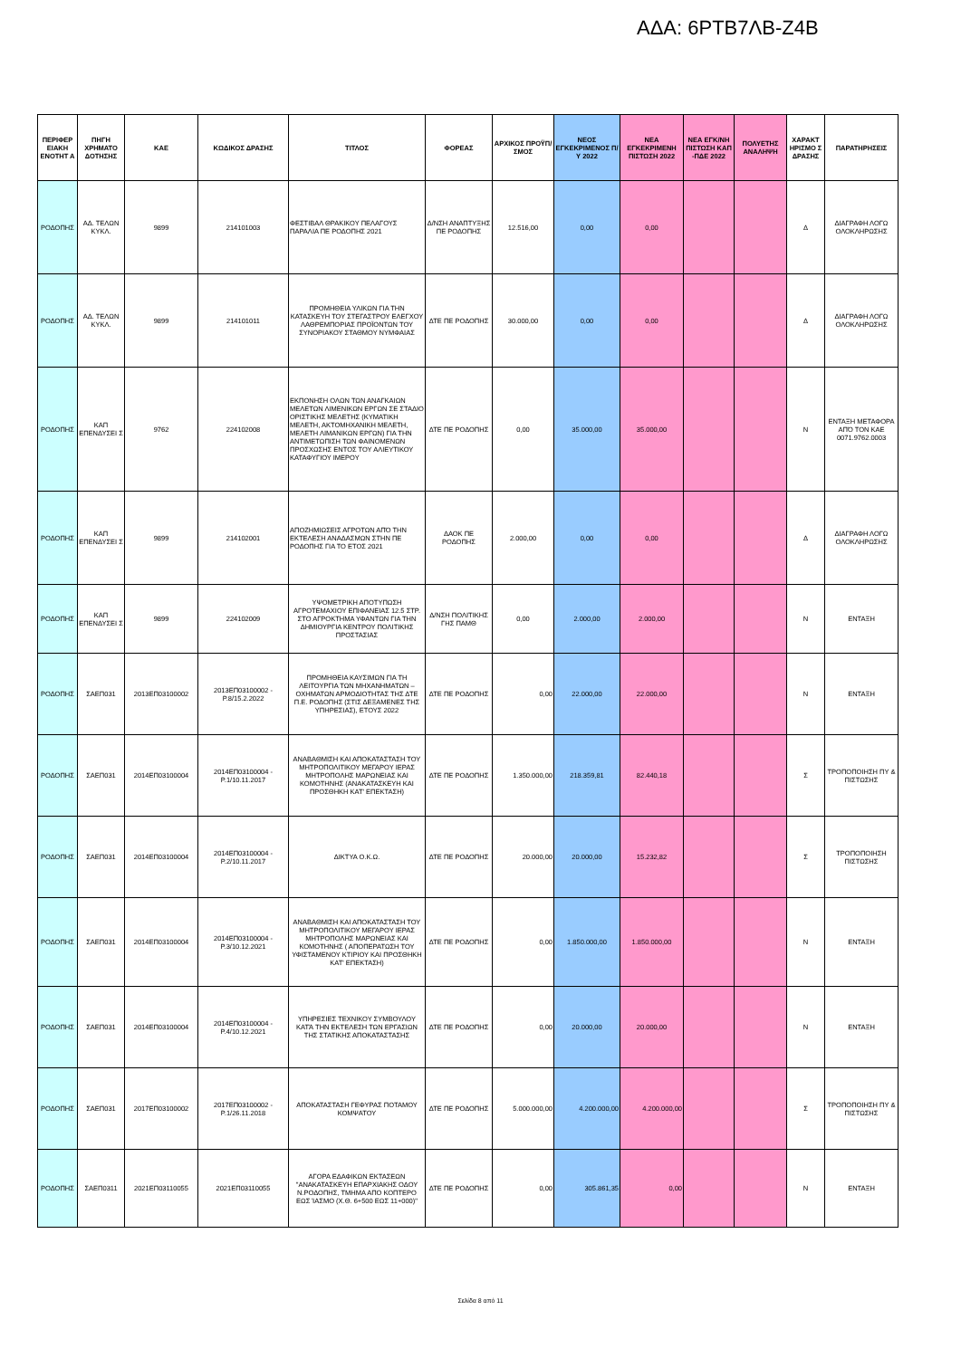ΑΔΑ: 6ΡΤΒ7ΛΒ-Ζ4Β
| ΠΕΡΙΦΕΡ ΕΙΑΚΗ ΕΝΟΤΗΤ Α | ΠΗΓΗ ΧΡΗΜΑΤΟ ΔΟΤΗΣΗΣ | ΚΑΕ | ΚΩΔΙΚΟΣ ΔΡΑΣΗΣ | ΤΙΤΛΟΣ | ΦΟΡΕΑΣ | ΑΡΧΙΚΟΣ ΠΡΟΫΠ/ΣΜΟΣ | ΝΕΟΣ ΕΓΚΕΚΡΙΜΕΝΟΣ Π/Υ 2022 | ΝΕΑ ΕΓΚΕΚΡΙΜΕΝΗ ΠΙΣΤΩΣΗ 2022 | ΝΕΑ ΕΓΚ/ΝΗ ΠΙΣΤΩΣΗ ΚΑΠ -ΠΔΕ 2022 | ΠΟΛΥΕΤΗΣ ΑΝΑΛΗΨΗ | ΧΑΡΑΚΤ ΗΡΙΣΜΟ Σ ΔΡΑΣΗΣ | ΠΑΡΑΤΗΡΗΣΕΙΣ |
| --- | --- | --- | --- | --- | --- | --- | --- | --- | --- | --- | --- | --- |
| ΡΟΔΟΠΗΣ | ΑΔ. ΤΕΛΩΝ ΚΥΚΛ. | 9899 | 214101003 | ΦΕΣΤΙΒΑΛ ΘΡΑΚΙΚΟΥ ΠΕΛΑΓΟΥΣ ΠΑΡΑΛΙΑ ΠΕ ΡΟΔΟΠΗΣ 2021 | Δ/ΝΣΗ ΑΝΑΠΤΥΞΗΣ ΠΕ ΡΟΔΟΠΗΣ | 12.516,00 | 0,00 | 0,00 | | | Δ | ΔΙΑΓΡΑΦΗ ΛΟΓΩ ΟΛΟΚΛΗΡΩΣΗΣ |
| ΡΟΔΟΠΗΣ | ΑΔ. ΤΕΛΩΝ ΚΥΚΛ. | 9899 | 214101011 | ΠΡΟΜΗΘΕΙΑ ΥΛΙΚΩΝ ΓΙΑ ΤΗΝ ΚΑΤΑΣΚΕΥΗ ΤΟΥ ΣΤΕΓΑΣΤΡΟΥ ΕΛΕΓΧΟΥ ΛΑΘΡΕΜΠΟΡΙΑΣ ΠΡΟΪΟΝΤΩΝ ΤΟΥ ΣΥΝΟΡΙΑΚΟΥ ΣΤΑΘΜΟΥ ΝΥΜΦΑΙΑΣ | ΔΤΕ ΠΕ ΡΟΔΟΠΗΣ | 30.000,00 | 0,00 | 0,00 | | | Δ | ΔΙΑΓΡΑΦΗ ΛΟΓΩ ΟΛΟΚΛΗΡΩΣΗΣ |
| ΡΟΔΟΠΗΣ | ΚΑΠ ΕΠΕΝΔΥΣΕΙ Σ | 9762 | 224102008 | ΕΚΠΟΝΗΣΗ ΟΛΩΝ ΤΩΝ ΑΝΑΓΚΑΙΩΝ ΜΕΛΕΤΩΝ ΛΙΜΕΝΙΚΩΝ ΕΡΓΩΝ ΣΕ ΣΤΑΔΙΟ ΟΡΙΣΤΙΚΗΣ ΜΕΛΕΤΗΣ (ΚΥΜΑΤΙΚΗ ΜΕΛΕΤΗ, ΑΚΤΟΜΗΧΑΝΙΚΗ ΜΕΛΕΤΗ, ΜΕΛΕΤΗ ΛΙΜΑΝΙΚΩΝ ΕΡΓΩΝ) ΓΙΑ ΤΗΝ ΑΝΤΙΜΕΤΩΠΙΣΗ ΤΩΝ ΦΑΙΝΟΜΕΝΩΝ ΠΡΟΣΧΩΣΗΣ ΕΝΤΟΣ ΤΟΥ ΑΛΙΕΥΤΙΚΟΥ ΚΑΤΑΦΥΓΙΟΥ ΙΜΕΡΟΥ | ΔΤΕ ΠΕ ΡΟΔΟΠΗΣ | 0,00 | 35.000,00 | 35.000,00 | | | Ν | ΕΝΤΑΞΗ ΜΕΤΑΦΟΡΑ ΑΠΌ ΤΟΝ ΚΑΕ 0071.9762.0003 |
| ΡΟΔΟΠΗΣ | ΚΑΠ ΕΠΕΝΔΥΣΕΙ Σ | 9899 | 214102001 | ΑΠΟΖΗΜΙΩΣΕΙΣ ΑΓΡΟΤΩΝ ΑΠΌ ΤΗΝ ΕΚΤΕΛΕΣΗ ΑΝΑΔΑΣΜΩΝ ΣΤΗΝ ΠΕ ΡΟΔΟΠΗΣ ΓΙΑ ΤΟ ΕΤΟΣ 2021 | ΔΑΟΚ ΠΕ ΡΟΔΟΠΗΣ | 2.000,00 | 0,00 | 0,00 | | | Δ | ΔΙΑΓΡΑΦΗ ΛΟΓΩ ΟΛΟΚΛΗΡΩΣΗΣ |
| ΡΟΔΟΠΗΣ | ΚΑΠ ΕΠΕΝΔΥΣΕΙ Σ | 9899 | 224102009 | ΥΨΟΜΕΤΡΙΚΗ ΑΠΟΤΥΠΩΣΗ ΑΓΡΟΤΕΜΑΧΙΟΥ ΕΠΙΦΑΝΕΙΑΣ 12.5 ΣΤΡ. ΣΤΟ ΑΓΡΟΚΤΗΜΑ ΥΦΑΝΤΩΝ ΓΙΑ ΤΗΝ ΔΗΜΙΟΥΡΓΙΑ ΚΕΝΤΡΟΥ ΠΟΛΙΤΙΚΗΣ ΠΡΟΣΤΑΣΙΑΣ | Δ/ΝΣΗ ΠΟΛΙΤΙΚΗΣ ΓΗΣ ΠΑΜΘ | 0,00 | 2.000,00 | 2.000,00 | | | Ν | ΕΝΤΑΞΗ |
| ΡΟΔΟΠΗΣ | ΣΑΕΠ031 | 2013ΕΠ03100002 | 2013ΕΠ03100002 - Ρ.8/15.2.2022 | ΠΡΟΜΗΘΕΙΑ ΚΑΥΣΙΜΩΝ ΓΙΑ ΤΗ ΛΕΙΤΟΥΡΓΙΑ ΤΩΝ ΜΗΧΑΝΗΜΑΤΩΝ – ΟΧΗΜΑΤΩΝ ΑΡΜΟΔΙΟΤΗΤΑΣ ΤΗΣ ΔΤΕ Π.Ε. ΡΟΔΟΠΗΣ (ΣΤΙΣ ΔΕΞΑΜΕΝΕΣ ΤΗΣ ΥΠΗΡΕΣΙΑΣ), ΕΤΟΥΣ 2022 | ΔΤΕ ΠΕ ΡΟΔΟΠΗΣ | 0,00 | 22.000,00 | 22.000,00 | | | Ν | ΕΝΤΑΞΗ |
| ΡΟΔΟΠΗΣ | ΣΑΕΠ031 | 2014ΕΠ03100004 | 2014ΕΠ03100004 - Ρ.1/10.11.2017 | ΑΝΑΒΑΘΜΙΣΗ ΚΑΙ ΑΠΟΚΑΤΑΣΤΑΣΗ ΤΟΥ ΜΗΤΡΟΠΟΛΙΤΙΚΟΥ ΜΕΓΑΡΟΥ ΙΕΡΑΣ ΜΗΤΡΟΠΟΛΗΣ ΜΑΡΩΝΕΙΑΣ ΚΑΙ ΚΟΜΟΤΗΝΗΣ (ΑΝΑΚΑΤΑΣΚΕΥΗ ΚΑΙ ΠΡΟΣΘΗΚΗ ΚΑΤ' ΕΠΕΚΤΑΣΗ) | ΔΤΕ ΠΕ ΡΟΔΟΠΗΣ | 1.350.000,00 | 218.359,81 | 82.440,18 | | | Σ | ΤΡΟΠΟΠΟΙΗΣΗ ΠΥ & ΠΙΣΤΩΣΗΣ |
| ΡΟΔΟΠΗΣ | ΣΑΕΠ031 | 2014ΕΠ03100004 | 2014ΕΠ03100004 - Ρ.2/10.11.2017 | ΔΙΚΤΥΑ Ο.Κ.Ω. | ΔΤΕ ΠΕ ΡΟΔΟΠΗΣ | 20.000,00 | 20.000,00 | 15.232,82 | | | Σ | ΤΡΟΠΟΠΟΙΗΣΗ ΠΙΣΤΩΣΗΣ |
| ΡΟΔΟΠΗΣ | ΣΑΕΠ031 | 2014ΕΠ03100004 | 2014ΕΠ03100004 - Ρ.3/10.12.2021 | ΑΝΑΒΑΘΜΙΣΗ ΚΑΙ ΑΠΟΚΑΤΑΣΤΑΣΗ ΤΟΥ ΜΗΤΡΟΠΟΛΙΤΙΚΟΥ ΜΕΓΑΡΟΥ ΙΕΡΑΣ ΜΗΤΡΟΠΟΛΗΣ ΜΑΡΩΝΕΙΑΣ ΚΑΙ ΚΟΜΟΤΗΝΗΣ ( ΑΠΟΠΕΡΑΤΩΣΗ ΤΟΥ ΥΦΙΣΤΑΜΕΝΟΥ ΚΤΙΡΙΟΥ ΚΑΙ ΠΡΟΣΘΗΚΗ ΚΑΤ' ΕΠΕΚΤΑΣΗ) | ΔΤΕ ΠΕ ΡΟΔΟΠΗΣ | 0,00 | 1.850.000,00 | 1.850.000,00 | | | Ν | ΕΝΤΑΞΗ |
| ΡΟΔΟΠΗΣ | ΣΑΕΠ031 | 2014ΕΠ03100004 | 2014ΕΠ03100004 - Ρ.4/10.12.2021 | ΥΠΗΡΕΣΙΕΣ ΤΕΧΝΙΚΟΥ ΣΥΜΒΟΥΛΟΥ ΚΑΤΆ ΤΗΝ ΕΚΤΕΛΕΣΗ ΤΩΝ ΕΡΓΑΣΙΩΝ ΤΗΣ ΣΤΑΤΙΚΗΣ ΑΠΟΚΑΤΑΣΤΑΣΗΣ | ΔΤΕ ΠΕ ΡΟΔΟΠΗΣ | 0,00 | 20.000,00 | 20.000,00 | | | Ν | ΕΝΤΑΞΗ |
| ΡΟΔΟΠΗΣ | ΣΑΕΠ031 | 2017ΕΠ03100002 | 2017ΕΠ03100002 - Ρ.1/26.11.2018 | ΑΠΟΚΑΤΑΣΤΑΣΗ ΓΕΦΥΡΑΣ ΠΟΤΑΜΟΥ ΚΟΜΨΑΤΟΥ | ΔΤΕ ΠΕ ΡΟΔΟΠΗΣ | 5.000.000,00 | 4.200.000,00 | 4.200.000,00 | | | Σ | ΤΡΟΠΟΠΟΙΗΣΗ ΠΥ & ΠΙΣΤΩΣΗΣ |
| ΡΟΔΟΠΗΣ | ΣΑΕΠ0311 | 2021ΕΠ03110055 | 2021ΕΠ03110055 | ΑΓΟΡΑ ΕΔΑΦΙΚΩΝ ΕΚΤΑΣΕΩΝ "ΑΝΑΚΑΤΑΣΚΕΥΗ ΕΠΑΡΧΙΑΚΗΣ ΟΔΟΥ Ν.ΡΟΔΟΠΗΣ, ΤΜΗΜΑ ΑΠΟ ΚΟΠΤΕΡΟ ΕΩΣ ΊΑΣΜΟ (Χ.Θ. 6+500 ΕΩΣ 11+000)" | ΔΤΕ ΠΕ ΡΟΔΟΠΗΣ | 0,00 | 305.861,35 | 0,00 | | | Ν | ΕΝΤΑΞΗ |
Σελίδα 8 από 11